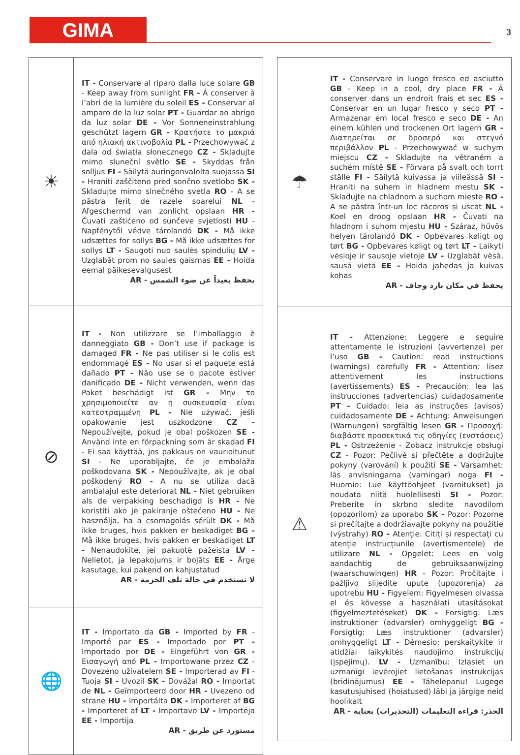GIMA 3
| ☀ | IT - Conservare al riparo dalla luce solare GB - Keep away from sunlight FR - Á conserver à l’abri de la lumière du soleil ES - Conservar al amparo de la luz solar PT - Guardar ao abrigo da luz solar DE - Vor Sonneneinstrahlung geschützt lagern GR - Κρατήστε το μακριά από ηλιακή ακτινοβολία PL - Przechowywać z dala od światła słonecznego CZ - Skladujte mimo sluneční světlo SE - Skyddas från solljus FI - Säilytä auringonvalolta suojassa SI - Hraniti zaščiteno pred sončno svetlobo SK - Skladujte mimo slnečného svetla RO - A se păstra ferit de razele soarelui NL - Afgeschermd van zonlicht opslaan HR - Čuvati zaštićeno od sunčeve svjetlosti HU - Napfénytől védve tárolandó DK - Må ikke udsættes for sollys BG - Må ikke udsættes for sollys LT - Saugoti nuo saulės spindulių LV - Uzglabāt prom no saules gaismas EE - Hoida eemal päikesevalgusest AR - يحفظ بعيداً عن ضوء الشمس |
| ⊘ | IT - Non utilizzare se l’imballaggio è danneggiato GB - Don’t use if package is damaged FR - Ne pas utiliser si le colis est endommagé ES - No usar si el paquete está dañado PT - Não use se o pacote estiver danificado DE - Nicht verwenden, wenn das Paket beschädigt ist GR - Μην το χρησιμοποιείτε αν η συσκευασία είναι κατεστραμμένη PL - Nie używać, jeśli opakowanie jest uszkodzone CZ - Nepoužívejte, pokud je obal poškozen SE - Använd inte en förpackning som är skadad FI - Ei saa käyttää, jos pakkaus on vaurioitunut SI - Ne uporabljajte, če je embalaža poškodovana SK - Nepoužívajte, ak je obal poškodený RO - A nu se utiliza dacă ambalajul este deteriorat NL - Niet gebruiken als de verpakking beschadigd is HR - Ne koristiti ako je pakiranje oštećeno HU - Ne használja, ha a csomagolás sérült DK - Må ikke bruges, hvis pakken er beskadiget BG - Må ikke bruges, hvis pakken er beskadiget LT - Nenaudokite, jei pakuotė pažeista LV - Nelietot, ja iepakojums ir bojāts EE - Ärge kasutage, kui pakend on kahjustatud AR - لا تستخدم في حالة تلف الحزمة |
| 🌐 | IT - Importato da GB - Imported by FR - Importé par ES - Importado por PT - Importado por DE - Eingeführt von GR - Εισαγωγή από PL - Importowane przez CZ - Dovezeno uživatelem SE - Importerad av FI - Tuoja SI - Uvozil SK - Dovážal RO - Importat de NL - Geïmporteerd door HR - Uvezeno od strane HU - Importálta DK - Importeret af BG - Importeret af LT - Importavo LV - Importēja EE - Importija AR - مستورد عن طريق |
| ☂ | IT - Conservare in luogo fresco ed asciutto GB - Keep in a cool, dry place FR - Á conserver dans un endroit frais et sec ES - Conservar en un lugar fresco y seco PT - Armazenar em local fresco e seco DE - An einem kühlen und trockenen Ort lagern GR - Διατηρείται σε δροσερό και στεγνό περιβάλλον PL - Przechowywać w suchym miejscu CZ - Skladujte na větraném a suchém místě SE - Förvara på svalt och torrt ställe FI - Säilytä kuivassa ja viileässä SI - Hraniti na suhem in hladnem mestu SK - Skladujte na chladnom a suchom mieste RO - A se păstra într-un loc răcoros și uscat NL - Koel en droog opslaan HR - Čuvati na hladnom i suhom mjestu HU - Száraz, hűvös helyen tárolandó DK - Opbevares køligt og tørt BG - Opbevares køligt og tørt LT - Laikyti vėsioje ir sausoje vietoje LV - Uzglabāt vēsā, sausā vietā EE - Hoida jahedas ja kuivas kohas AR - يحفظ في مكان بارد وجاف |
| ⚠ | IT - Attenzione: Leggere e seguire attentamente le istruzioni (avvertenze) per l’uso GB - Caution: read instructions (warnings) carefully FR - Attention: lisez attentivement les instructions (avertissements) ES - Precaución: lea las instrucciones (advertencias) cuidadosamente PT - Cuidado: leia as instruções (avisos) cuidadosamente DE - Achtung: Anweisungen (Warnungen) sorgfältig lesen GR - Προσοχή: διαβάστε προσεκτικά τις οδηγίες (ενστάσεις) PL - Ostrzeżenie - Zobacz instrukcję obsługi CZ - Pozor: Pečlivě si přečtěte a dodržujte pokyny (varování) k použití SE - Varsamhet: läs anvisningarna (varningar) noga FI - Huomio: Lue käyttöohjeet (varoitukset) ja noudata niitä huolellisesti SI - Pozor: Preberite in skrbno sledite navodilom (opozorilom) za uporabo SK - Pozor: Pozorne si prečítajte a dodržiavajte pokyny na použitie (výstrahy) RO - Atenție: Citiți și respectați cu atenție instrucțiunile (avertismentele) de utilizare NL - Opgelet: Lees en volg aandachtig de gebruiksaanwijzing (waarschuwingen) HR - Pozor: Pročitajte i pažljivo slijedite upute (upozorenja) za upotrebu HU - Figyelem: Figyelmesen olvassa el és kövesse a használati utasításokat (figyelmeztetéseket) DK - Forsigtig: Læs instruktioner (advarsler) omhyggeligt BG - Forsigtig: Læs instruktioner (advarsler) omhyggeligt LT - Dėmesio: perskaitykite ir atidžiai laikykitės naudojimo instrukcijų (įspėjimų). LV - Uzmanību: Izlasiet un uzmanīgi ievērojiet lietošanas instrukcijas (brīdinājumus) EE - Tähelepanu! Lugege kasutusjuhised (hoiatused) läbi ja järgige neid hoolikalt AR - الحذر: قراءة التعليمات (التحذيرات) بعناية |